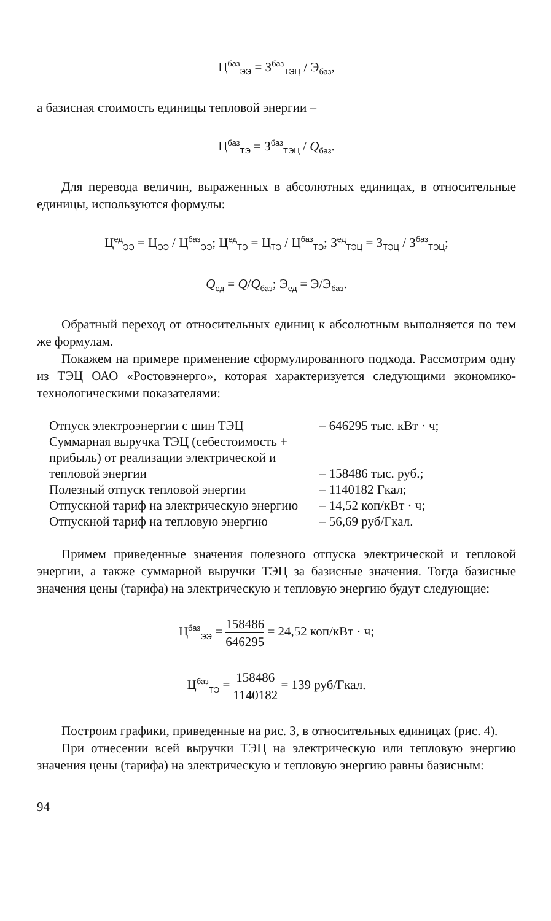Ц<sup>баз</sup><sub>ЭЭ</sub> = З<sup>баз</sup><sub>ТЭЦ</sub> / Э<sub>баз</sub>,
а базисная стоимость единицы тепловой энергии –
Ц<sup>баз</sup><sub>ТЭ</sub> = З<sup>баз</sup><sub>ТЭЦ</sub> / Q<sub>баз</sub>.
Для перевода величин, выраженных в абсолютных единицах, в относительные единицы, используются формулы:
Ц<sup>ед</sup><sub>ЭЭ</sub> = Ц<sub>ЭЭ</sub> / Ц<sup>баз</sup><sub>ЭЭ</sub>; Ц<sup>ед</sup><sub>ТЭ</sub> = Ц<sub>ТЭ</sub> / Ц<sup>баз</sup><sub>ТЭ</sub>; З<sup>ед</sup><sub>ТЭЦ</sub> = З<sub>ТЭЦ</sub> / З<sup>баз</sup><sub>ТЭЦ</sub>;
Q<sub>ед</sub> = Q/Q<sub>баз</sub>; Э<sub>ед</sub> = Э/Э<sub>баз</sub>.
Обратный переход от относительных единиц к абсолютным выполняется по тем же формулам.
Покажем на примере применение сформулированного подхода. Рассмотрим одну из ТЭЦ ОАО «Ростовэнерго», которая характеризуется следующими экономико-технологическими показателями:
| Отпуск электроэнергии с шин ТЭЦ | – 646295 тыс. кВт · ч; |
| Суммарная выручка ТЭЦ (себестоимость + прибыль) от реализации электрической и тепловой энергии | – 158486 тыс. руб.; |
| Полезный отпуск тепловой энергии | – 1140182 Гкал; |
| Отпускной тариф на электрическую энергию | – 14,52 коп/кВт · ч; |
| Отпускной тариф на тепловую энергию | – 56,69 руб/Гкал. |
Примем приведенные значения полезного отпуска электрической и тепловой энергии, а также суммарной выручки ТЭЦ за базисные значения. Тогда базисные значения цены (тарифа) на электрическую и тепловую энергию будут следующие:
Ц<sup>баз</sup><sub>ЭЭ</sub> = 158486 646295 = 24,52 коп/кВт · ч;
Ц<sup>баз</sup><sub>ТЭ</sub> = 158486 1140182 = 139 руб/Гкал.
Построим графики, приведенные на рис. 3, в относительных единицах (рис. 4).
При отнесении всей выручки ТЭЦ на электрическую или тепловую энергию значения цены (тарифа) на электрическую и тепловую энергию равны базисным:
94